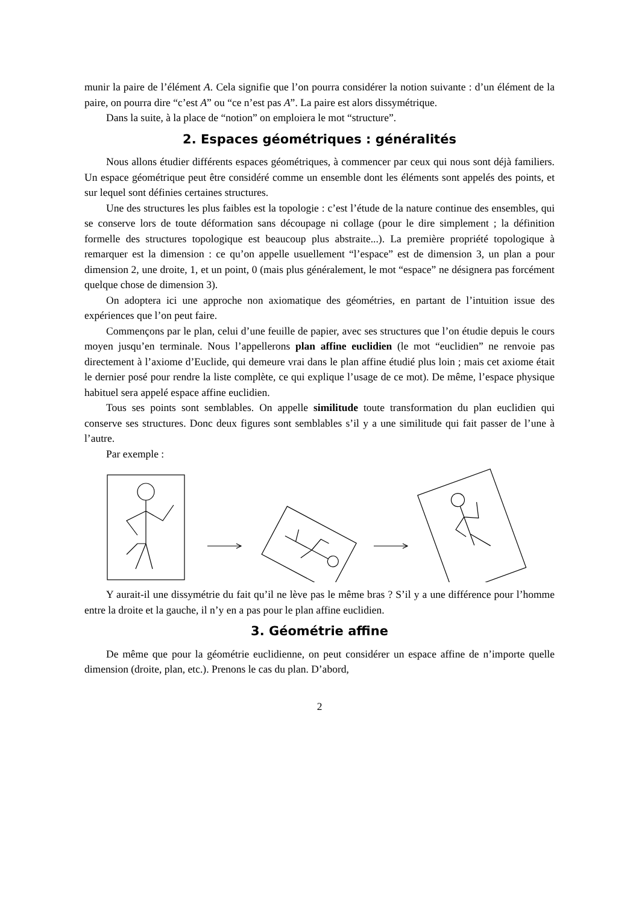munir la paire de l’élément A. Cela signifie que l’on pourra considérer la notion suivante : d’un élément de la paire, on pourra dire “c’est A” ou “ce n’est pas A”. La paire est alors dissymétrique.
Dans la suite, à la place de “notion” on emploiera le mot “structure”.
2. Espaces géométriques : généralités
Nous allons étudier différents espaces géométriques, à commencer par ceux qui nous sont déjà familiers. Un espace géométrique peut être considéré comme un ensemble dont les éléments sont appelés des points, et sur lequel sont définies certaines structures.
Une des structures les plus faibles est la topologie : c’est l’étude de la nature continue des ensembles, qui se conserve lors de toute déformation sans découpage ni collage (pour le dire simplement ; la définition formelle des structures topologique est beaucoup plus abstraite...). La première propriété topologique à remarquer est la dimension : ce qu’on appelle usuellement “l’espace” est de dimension 3, un plan a pour dimension 2, une droite, 1, et un point, 0 (mais plus généralement, le mot “espace” ne désignera pas forcément quelque chose de dimension 3).
On adoptera ici une approche non axiomatique des géométries, en partant de l’intuition issue des expériences que l’on peut faire.
Commençons par le plan, celui d’une feuille de papier, avec ses structures que l’on étudie depuis le cours moyen jusqu’en terminale. Nous l’appellerons plan affine euclidien (le mot “euclidien” ne renvoie pas directement à l’axiome d’Euclide, qui demeure vrai dans le plan affine étudié plus loin ; mais cet axiome était le dernier posé pour rendre la liste complète, ce qui explique l’usage de ce mot). De même, l’espace physique habituel sera appelé espace affine euclidien.
Tous ses points sont semblables. On appelle similitude toute transformation du plan euclidien qui conserve ses structures. Donc deux figures sont semblables s’il y a une similitude qui fait passer de l’une à l’autre.
Par exemple :
Y aurait-il une dissymétrie du fait qu’il ne lève pas le même bras ? S’il y a une différence pour l’homme entre la droite et la gauche, il n’y en a pas pour le plan affine euclidien.
3. Géométrie affine
De même que pour la géométrie euclidienne, on peut considérer un espace affine de n’importe quelle dimension (droite, plan, etc.). Prenons le cas du plan. D’abord,
2